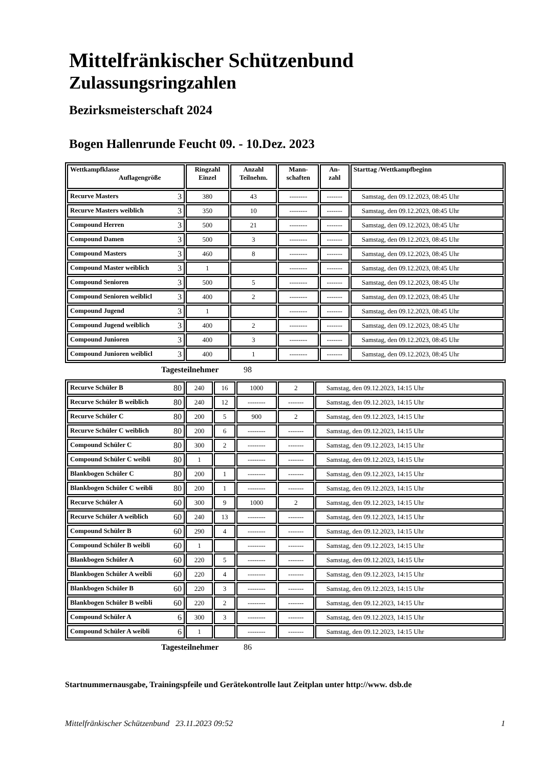Mittelfränkischer Schützenbund
Zulassungsringzahlen
Bezirksmeisterschaft 2024
Bogen Hallenrunde Feucht 09. - 10.Dez. 2023
| Wettkampfklasse Auflagengröße | Ringzahl Einzel | Anzahl Teilnehm. | Mann- schaften | An- zahl | Starttag /Wettkampfbeginn |
| --- | --- | --- | --- | --- | --- |
| Recurve Masters 3 | 380 | 43 | -------- | ------- | Samstag, den 09.12.2023, 08:45 Uhr |
| Recurve Masters weiblich 3 | 350 | 10 | -------- | ------- | Samstag, den 09.12.2023, 08:45 Uhr |
| Compound Herren 3 | 500 | 21 | -------- | ------- | Samstag, den 09.12.2023, 08:45 Uhr |
| Compound Damen 3 | 500 | 3 | -------- | ------- | Samstag, den 09.12.2023, 08:45 Uhr |
| Compound Masters 3 | 460 | 8 | -------- | ------- | Samstag, den 09.12.2023, 08:45 Uhr |
| Compound Master weiblich 3 | 1 | | -------- | ------- | Samstag, den 09.12.2023, 08:45 Uhr |
| Compound Senioren 3 | 500 | 5 | -------- | ------- | Samstag, den 09.12.2023, 08:45 Uhr |
| Compound Senioren weiblicl 3 | 400 | 2 | -------- | ------- | Samstag, den 09.12.2023, 08:45 Uhr |
| Compound Jugend 3 | 1 | | -------- | ------- | Samstag, den 09.12.2023, 08:45 Uhr |
| Compound Jugend weiblich 3 | 400 | 2 | -------- | ------- | Samstag, den 09.12.2023, 08:45 Uhr |
| Compound Junioren 3 | 400 | 3 | -------- | ------- | Samstag, den 09.12.2023, 08:45 Uhr |
| Compound Junioren weiblicl 3 | 400 | 1 | -------- | ------- | Samstag, den 09.12.2023, 08:45 Uhr |
Tagesteilnehmer 98
| Recurve Schüler B 80 | 240 | 16 | 1000 | 2 | Samstag, den 09.12.2023, 14:15 Uhr |
| Recurve Schüler B weiblich 80 | 240 | 12 | -------- | ------- | Samstag, den 09.12.2023, 14:15 Uhr |
| Recurve Schüler C 80 | 200 | 5 | 900 | 2 | Samstag, den 09.12.2023, 14:15 Uhr |
| Recurve Schüler C weiblich 80 | 200 | 6 | -------- | ------- | Samstag, den 09.12.2023, 14:15 Uhr |
| Compound Schüler C 80 | 300 | 2 | -------- | ------- | Samstag, den 09.12.2023, 14:15 Uhr |
| Compound Schüler C weibli 80 | 1 | | -------- | ------- | Samstag, den 09.12.2023, 14:15 Uhr |
| Blankbogen Schüler C 80 | 200 | 1 | -------- | ------- | Samstag, den 09.12.2023, 14:15 Uhr |
| Blankbogen Schüler C weibli 80 | 200 | 1 | -------- | ------- | Samstag, den 09.12.2023, 14:15 Uhr |
| Recurve Schüler A 60 | 300 | 9 | 1000 | 2 | Samstag, den 09.12.2023, 14:15 Uhr |
| Recurve Schüler A weiblich 60 | 240 | 13 | -------- | ------- | Samstag, den 09.12.2023, 14:15 Uhr |
| Compound Schüler B 60 | 290 | 4 | -------- | ------- | Samstag, den 09.12.2023, 14:15 Uhr |
| Compound Schüler B weibli 60 | 1 | | -------- | ------- | Samstag, den 09.12.2023, 14:15 Uhr |
| Blankbogen Schüler A 60 | 220 | 5 | -------- | ------- | Samstag, den 09.12.2023, 14:15 Uhr |
| Blankbogen Schüler A weibli 60 | 220 | 4 | -------- | ------- | Samstag, den 09.12.2023, 14:15 Uhr |
| Blankbogen Schüler B 60 | 220 | 3 | -------- | ------- | Samstag, den 09.12.2023, 14:15 Uhr |
| Blankbogen Schüler B weibli 60 | 220 | 2 | -------- | ------- | Samstag, den 09.12.2023, 14:15 Uhr |
| Compound Schüler A 6 | 300 | 3 | -------- | ------- | Samstag, den 09.12.2023, 14:15 Uhr |
| Compound Schüler A weibli 6 | 1 | | -------- | ------- | Samstag, den 09.12.2023, 14:15 Uhr |
Tagesteilnehmer 86
Startnummernausgabe, Trainingspfeile und Gerätekontrolle laut Zeitplan unter http://www. dsb.de
Mittelfränkischer Schützenbund 23.11.2023 09:52 1